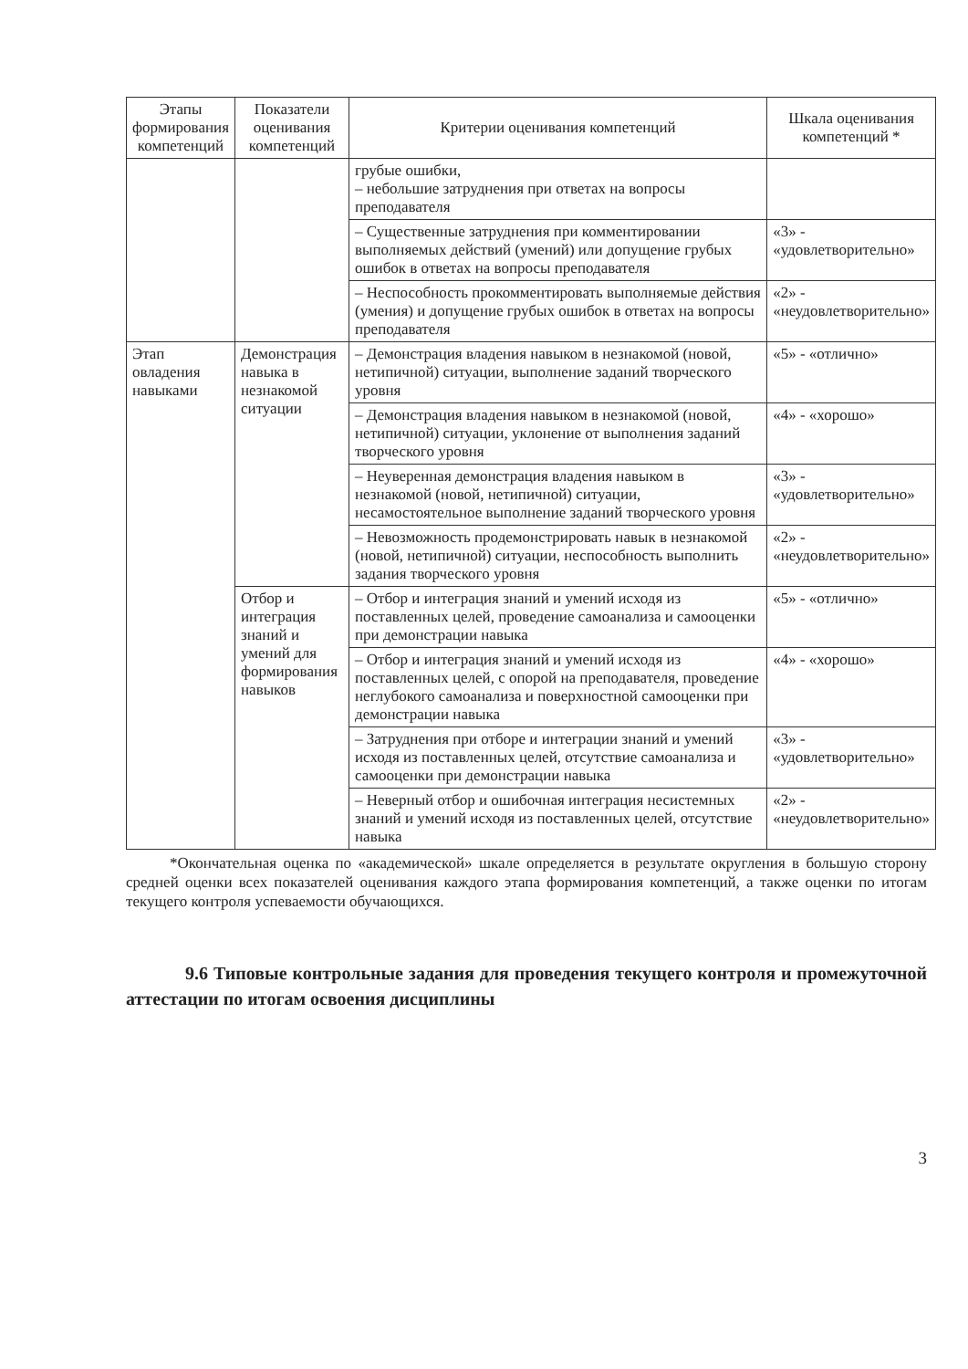| Этапы формирования компетенций | Показатели оценивания компетенций | Критерии оценивания компетенций | Шкала оценивания компетенций * |
| --- | --- | --- | --- |
| | | грубые ошибки, – небольшие затруднения при ответах на вопросы преподавателя | |
| | | – Существенные затруднения при комментировании выполняемых действий (умений) или допущение грубых ошибок в ответах на вопросы преподавателя | «3» - «удовлетворительно» |
| | | – Неспособность прокомментировать выполняемые действия (умения) и допущение грубых ошибок в ответах на вопросы преподавателя | «2» - «неудовлетворительно» |
| Этап овладения навыками | Демонстрация навыка в незнакомой ситуации | – Демонстрация владения навыком в незнакомой (новой, нетипичной) ситуации, выполнение заданий творческого уровня | «5» - «отлично» |
| | | – Демонстрация владения навыком в незнакомой (новой, нетипичной) ситуации, уклонение от выполнения заданий творческого уровня | «4» - «хорошо» |
| | | – Неуверенная демонстрация владения навыком в незнакомой (новой, нетипичной) ситуации, несамостоятельное выполнение заданий творческого уровня | «3» - «удовлетворительно» |
| | | – Невозможность продемонстрировать навык в незнакомой (новой, нетипичной) ситуации, неспособность выполнить задания творческого уровня | «2» - «неудовлетворительно» |
| | Отбор и интеграция знаний и умений для формирования навыков | – Отбор и интеграция знаний и умений исходя из поставленных целей, проведение самоанализа и самооценки при демонстрации навыка | «5» - «отлично» |
| | | – Отбор и интеграция знаний и умений исходя из поставленных целей, с опорой на преподавателя, проведение неглубокого самоанализа и поверхностной самооценки при демонстрации навыка | «4» - «хорошо» |
| | | – Затруднения при отборе и интеграции знаний и умений исходя из поставленных целей, отсутствие самоанализа и самооценки при демонстрации навыка | «3» - «удовлетворительно» |
| | | – Неверный отбор и ошибочная интеграция несистемных знаний и умений исходя из поставленных целей, отсутствие навыка | «2» - «неудовлетворительно» |
*Окончательная оценка по «академической» шкале определяется в результате округления в большую сторону средней оценки всех показателей оценивания каждого этапа формирования компетенций, а также оценки по итогам текущего контроля успеваемости обучающихся.
9.6 Типовые контрольные задания для проведения текущего контроля и промежуточной аттестации по итогам освоения дисциплины
3